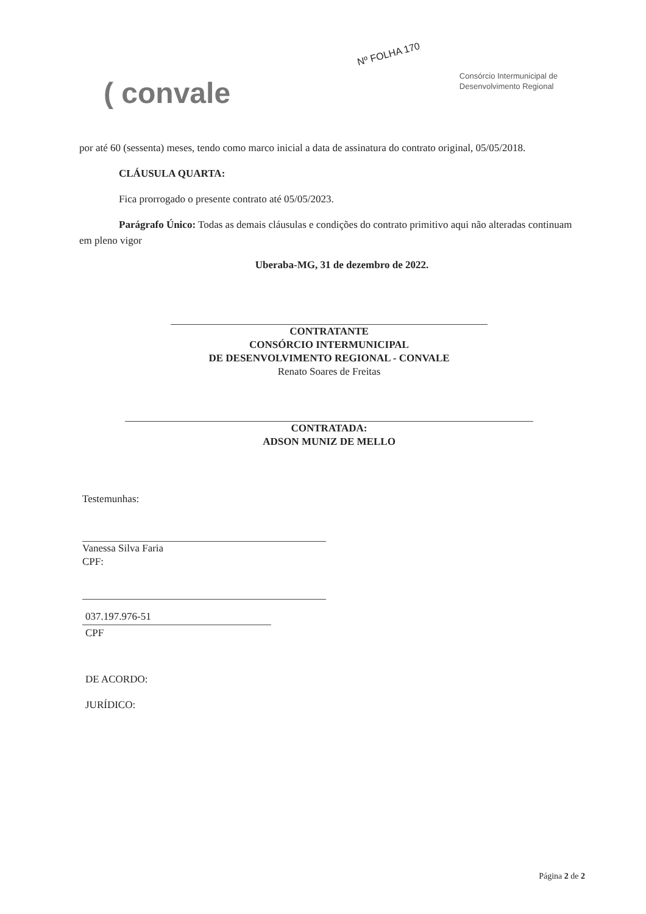Nº FOLHA 170
( convale
Consórcio Intermunicipal de
Desenvolvimento Regional
por até 60 (sessenta) meses, tendo como marco inicial a data de assinatura do contrato original, 05/05/2018.
CLÁUSULA QUARTA:
Fica prorrogado o presente contrato até 05/05/2023.
Parágrafo Único: Todas as demais cláusulas e condições do contrato primitivo aqui não alteradas continuam em pleno vigor
Uberaba-MG, 31 de dezembro de 2022.
CONTRATANTE
CONSÓRCIO INTERMUNICIPAL
DE DESENVOLVIMENTO REGIONAL - CONVALE
Renato Soares de Freitas
CONTRATADA:
ADSON MUNIZ DE MELLO
Testemunhas:
Vanessa Silva Faria
CPF:
037.197.976-51
CPF
DE ACORDO:
JURÍDICO:
Página 2 de 2